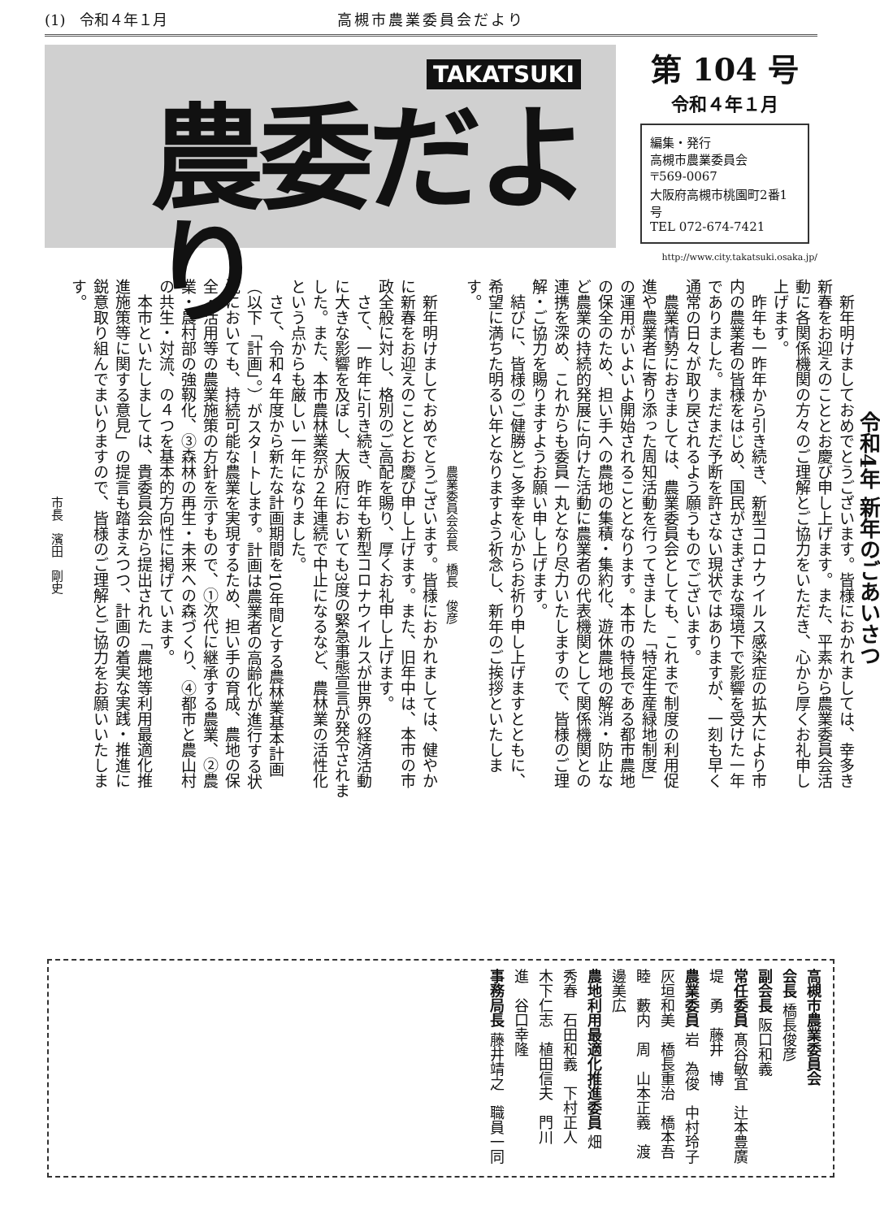(1)　令和４年１月 高槻市農業委員会だより
TAKATSUKI
農委だより
第 104 号
令和４年１月
編集・発行
高槻市農業委員会
〒569-0067
大阪府高槻市桃園町2番1号
TEL 072-674-7421
http://www.city.takatsuki.osaka.jp/
令和4年 新年のごあいさつ
新年明けましておめでとうございます。皆様におかれましては、幸多き新春をお迎えのこととお慶び申し上げます。また、平素から農業委員会活動に各関係機関の方々のご理解とご協力をいただき、心から厚くお礼申し上げます。
昨年も一昨年から引き続き、新型コロナウイルス感染症の拡大により市内の農業者の皆様をはじめ、国民がさまざまな環境下で影響を受けた一年でありました。まだまだ予断を許さない現状ではありますが、一刻も早く通常の日々が取り戻されるよう願うものでございます。
農業情勢におきましては、農業委員会としても、これまで制度の利用促進や農業者に寄り添った周知活動を行ってきました「特定生産緑地制度」の運用がいよいよ開始されることとなります。本市の特長である都市農地の保全のため、担い手への農地の集積・集約化、遊休農地の解消・防止など農業の持続的発展に向けた活動に農業者の代表機関として関係機関との連携を深め、これからも委員一丸となり尽力いたしますので、皆様のご理解・ご協力を賜りますようお願い申し上げます。
結びに、皆様のご健勝とご多幸を心からお祈り申し上げますとともに、希望に満ちた明るい年となりますよう祈念し、新年のご挨拶といたします。
農業委員会会長　橋長　俊彦
新年明けましておめでとうございます。皆様におかれましては、健やかに新春をお迎えのこととお慶び申し上げます。また、旧年中は、本市の市政全般に対し、格別のご高配を賜り、厚くお礼申し上げます。
さて、一昨年に引き続き、昨年も新型コロナウイルスが世界の経済活動に大きな影響を及ぼし、大阪府においても3度の緊急事態宣言が発令されました。また、本市農林業祭が２年連続で中止になるなど、農林業の活性化という点からも厳しい一年になりました。
さて、令和４年度から新たな計画期間を10年間とする農林業基本計画（以下「計画」。）がスタートします。計画は農業者の高齢化が進行する状況においても、持続可能な農業を実現するため、担い手の育成、農地の保全・活用等の農業施策の方針を示すもので、①次代に継承する農業、②農業・農村部の強靱化、③森林の再生・未来への森づくり、④都市と農山村の共生・対流、の４つを基本的方向性に掲げています。
本市といたしましては、貴委員会から提出された「農地等利用最適化推進施策等に関する意見」の提言も踏まえつつ、計画の着実な実践・推進に鋭意取り組んでまいりますので、皆様のご理解とご協力をお願いいたします。
市長　濱田　剛史
高槻市農業委員会
会長 橋長俊彦
副会長 阪口和義
常任委員 髙谷敏宜　辻本豊廣　堤　勇　藤井　博
農業委員 岩　為俊　中村玲子　灰垣和美　橋長重治　橋本吾睦　藪内　周　山本正義　渡邊美広
農地利用最適化推進委員 畑　秀春　石田和義　下村正人　木下仁志　植田信夫　門川　進　谷口幸隆
事務局長 藤井靖之　職員一同